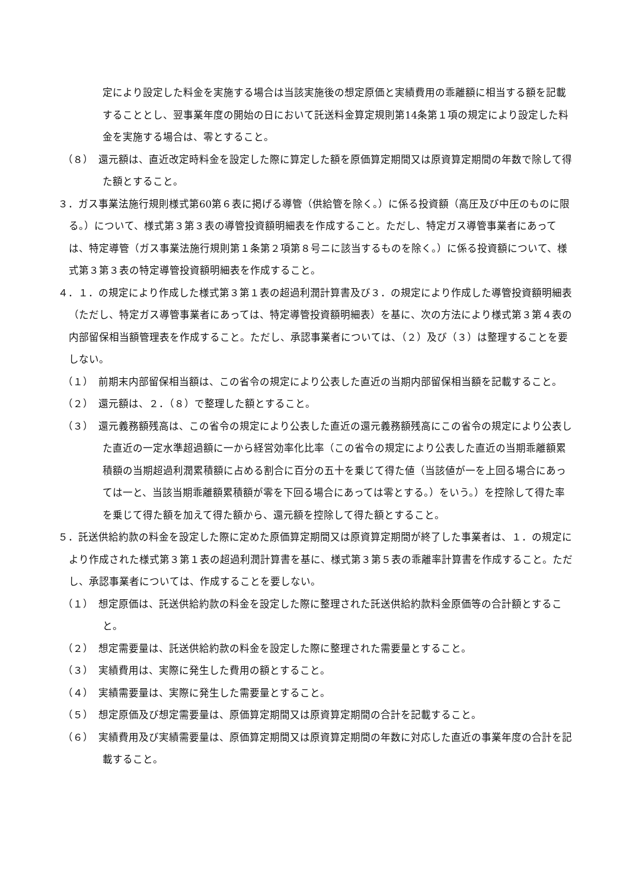定により設定した料金を実施する場合は当該実施後の想定原価と実績費用の乖離額に相当する額を記載することとし、翌事業年度の開始の日において託送料金算定規則第14条第１項の規定により設定した料金を実施する場合は、零とすること。
（８）　還元額は、直近改定時料金を設定した際に算定した額を原価算定期間又は原資算定期間の年数で除して得た額とすること。
３．ガス事業法施行規則様式第60第６表に掲げる導管（供給管を除く。）に係る投資額（高圧及び中圧のものに限る。）について、様式第３第３表の導管投資額明細表を作成すること。ただし、特定ガス導管事業者にあっては、特定導管（ガス事業法施行規則第１条第２項第８号ニに該当するものを除く。）に係る投資額について、様式第３第３表の特定導管投資額明細表を作成すること。
４．１．の規定により作成した様式第３第１表の超過利潤計算書及び３．の規定により作成した導管投資額明細表（ただし、特定ガス導管事業者にあっては、特定導管投資額明細表）を基に、次の方法により様式第３第４表の内部留保相当額管理表を作成すること。ただし、承認事業者については、（２）及び（３）は整理することを要しない。
（１）　前期末内部留保相当額は、この省令の規定により公表した直近の当期内部留保相当額を記載すること。
（２）　還元額は、２．（８）で整理した額とすること。
（３）　還元義務額残高は、この省令の規定により公表した直近の還元義務額残高にこの省令の規定により公表した直近の一定水準超過額に一から経営効率化比率（この省令の規定により公表した直近の当期乖離額累積額の当期超過利潤累積額に占める割合に百分の五十を乗じて得た値（当該値が一を上回る場合にあっては一と、当該当期乖離額累積額が零を下回る場合にあっては零とする。）をいう。）を控除して得た率を乗じて得た額を加えて得た額から、還元額を控除して得た額とすること。
５．託送供給約款の料金を設定した際に定めた原価算定期間又は原資算定期間が終了した事業者は、１．の規定により作成された様式第３第１表の超過利潤計算書を基に、様式第３第５表の乖離率計算書を作成すること。ただし、承認事業者については、作成することを要しない。
（１）　想定原価は、託送供給約款の料金を設定した際に整理された託送供給約款料金原価等の合計額とすること。
（２）　想定需要量は、託送供給約款の料金を設定した際に整理された需要量とすること。
（３）　実績費用は、実際に発生した費用の額とすること。
（４）　実績需要量は、実際に発生した需要量とすること。
（５）　想定原価及び想定需要量は、原価算定期間又は原資算定期間の合計を記載すること。
（６）　実績費用及び実績需要量は、原価算定期間又は原資算定期間の年数に対応した直近の事業年度の合計を記載すること。